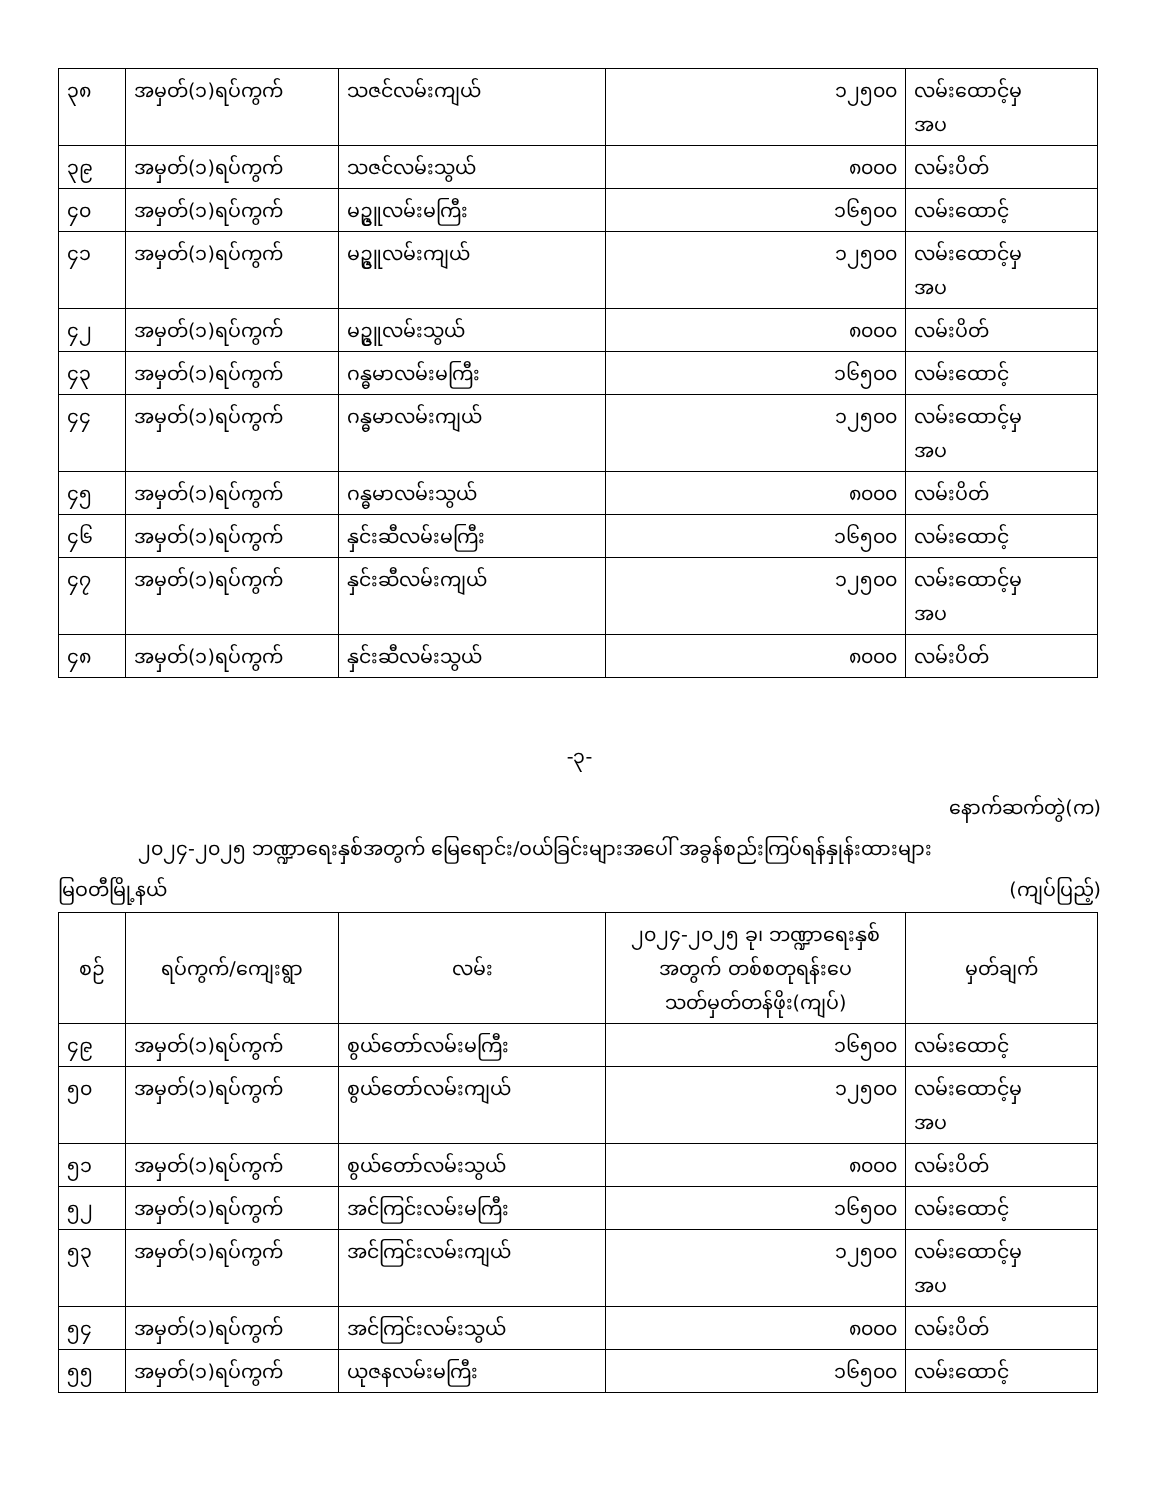| ၃၈ | အမှတ်(၁)ရပ်ကွက် | သဇင်လမ်းကျယ် | ၁၂၅၀၀ | လမ်းထောင့်မှ အပ |
| ၃၉ | အမှတ်(၁)ရပ်ကွက် | သဇင်လမ်းသွယ် | ၈၀၀၀ | လမ်းပိတ် |
| ၄၀ | အမှတ်(၁)ရပ်ကွက် | မဥ္ဇူလမ်းမကြီး | ၁၆၅၀၀ | လမ်းထောင့် |
| ၄၁ | အမှတ်(၁)ရပ်ကွက် | မဥ္ဇူလမ်းကျယ် | ၁၂၅၀၀ | လမ်းထောင့်မှ အပ |
| ၄၂ | အမှတ်(၁)ရပ်ကွက် | မဥ္ဇူလမ်းသွယ် | ၈၀၀၀ | လမ်းပိတ် |
| ၄၃ | အမှတ်(၁)ရပ်ကွက် | ဂန္ဓမာလမ်းမကြီး | ၁၆၅၀၀ | လမ်းထောင့် |
| ၄၄ | အမှတ်(၁)ရပ်ကွက် | ဂန္ဓမာလမ်းကျယ် | ၁၂၅၀၀ | လမ်းထောင့်မှ အပ |
| ၄၅ | အမှတ်(၁)ရပ်ကွက် | ဂန္ဓမာလမ်းသွယ် | ၈၀၀၀ | လမ်းပိတ် |
| ၄၆ | အမှတ်(၁)ရပ်ကွက် | နှင်းဆီလမ်းမကြီး | ၁၆၅၀၀ | လမ်းထောင့် |
| ၄၇ | အမှတ်(၁)ရပ်ကွက် | နှင်းဆီလမ်းကျယ် | ၁၂၅၀၀ | လမ်းထောင့်မှ အပ |
| ၄၈ | အမှတ်(၁)ရပ်ကွက် | နှင်းဆီလမ်းသွယ် | ၈၀၀၀ | လမ်းပိတ် |
-၃-
နောက်ဆက်တွဲ(က)
၂၀၂၄-၂၀၂၅ ဘဏ္ဍာရေးနှစ်အတွက် မြေရောင်း/ဝယ်ခြင်းများအပေါ် အခွန်စည်းကြပ်ရန်နှုန်းထားများ
မြဝတီမြို့နယ် (ကျပ်ပြည့်)
| စဉ် | ရပ်ကွက်/ကျေးရွာ | လမ်း | ၂၀၂၄-၂၀၂၅ ခု၊ ဘဏ္ဍာရေးနှစ် အတွက် တစ်စတုရန်းပေ သတ်မှတ်တန်ဖိုး(ကျပ်) | မှတ်ချက် |
| --- | --- | --- | --- | --- |
| ၄၉ | အမှတ်(၁)ရပ်ကွက် | စွယ်တော်လမ်းမကြီး | ၁၆၅၀၀ | လမ်းထောင့် |
| ၅၀ | အမှတ်(၁)ရပ်ကွက် | စွယ်တော်လမ်းကျယ် | ၁၂၅၀၀ | လမ်းထောင့်မှ အပ |
| ၅၁ | အမှတ်(၁)ရပ်ကွက် | စွယ်တော်လမ်းသွယ် | ၈၀၀၀ | လမ်းပိတ် |
| ၅၂ | အမှတ်(၁)ရပ်ကွက် | အင်ကြင်းလမ်းမကြီး | ၁၆၅၀၀ | လမ်းထောင့် |
| ၅၃ | အမှတ်(၁)ရပ်ကွက် | အင်ကြင်းလမ်းကျယ် | ၁၂၅၀၀ | လမ်းထောင့်မှ အပ |
| ၅၄ | အမှတ်(၁)ရပ်ကွက် | အင်ကြင်းလမ်းသွယ် | ၈၀၀၀ | လမ်းပိတ် |
| ၅၅ | အမှတ်(၁)ရပ်ကွက် | ယုဇနလမ်းမကြီး | ၁၆၅၀၀ | လမ်းထောင့် |